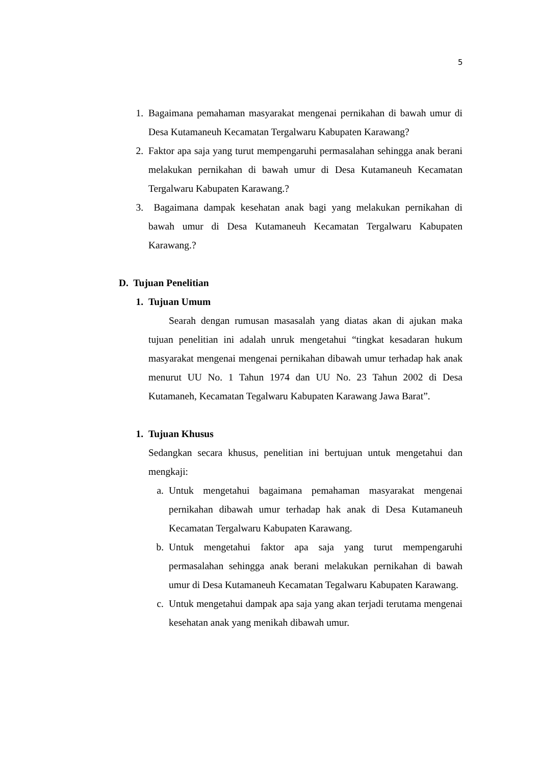5
1. Bagaimana pemahaman masyarakat mengenai pernikahan di bawah umur di Desa Kutamaneuh Kecamatan Tergalwaru Kabupaten Karawang?
2. Faktor apa saja yang turut mempengaruhi permasalahan sehingga anak berani melakukan pernikahan di bawah umur di Desa Kutamaneuh Kecamatan Tergalwaru Kabupaten Karawang.?
3. Bagaimana dampak kesehatan anak bagi yang melakukan pernikahan di bawah umur di Desa Kutamaneuh Kecamatan Tergalwaru Kabupaten Karawang.?
D. Tujuan Penelitian
1. Tujuan Umum
Searah dengan rumusan masasalah yang diatas akan di ajukan maka tujuan penelitian ini adalah unruk mengetahui “tingkat kesadaran hukum masyarakat mengenai mengenai pernikahan dibawah umur terhadap hak anak menurut UU No. 1 Tahun 1974 dan UU No. 23 Tahun 2002 di Desa Kutamaneh, Kecamatan Tegalwaru Kabupaten Karawang Jawa Barat”.
1. Tujuan Khusus
Sedangkan secara khusus, penelitian ini bertujuan untuk mengetahui dan mengkaji:
a. Untuk mengetahui bagaimana pemahaman masyarakat mengenai pernikahan dibawah umur terhadap hak anak di Desa Kutamaneuh Kecamatan Tergalwaru Kabupaten Karawang.
b. Untuk mengetahui faktor apa saja yang turut mempengaruhi permasalahan sehingga anak berani melakukan pernikahan di bawah umur di Desa Kutamaneuh Kecamatan Tegalwaru Kabupaten Karawang.
c. Untuk mengetahui dampak apa saja yang akan terjadi terutama mengenai kesehatan anak yang menikah dibawah umur.